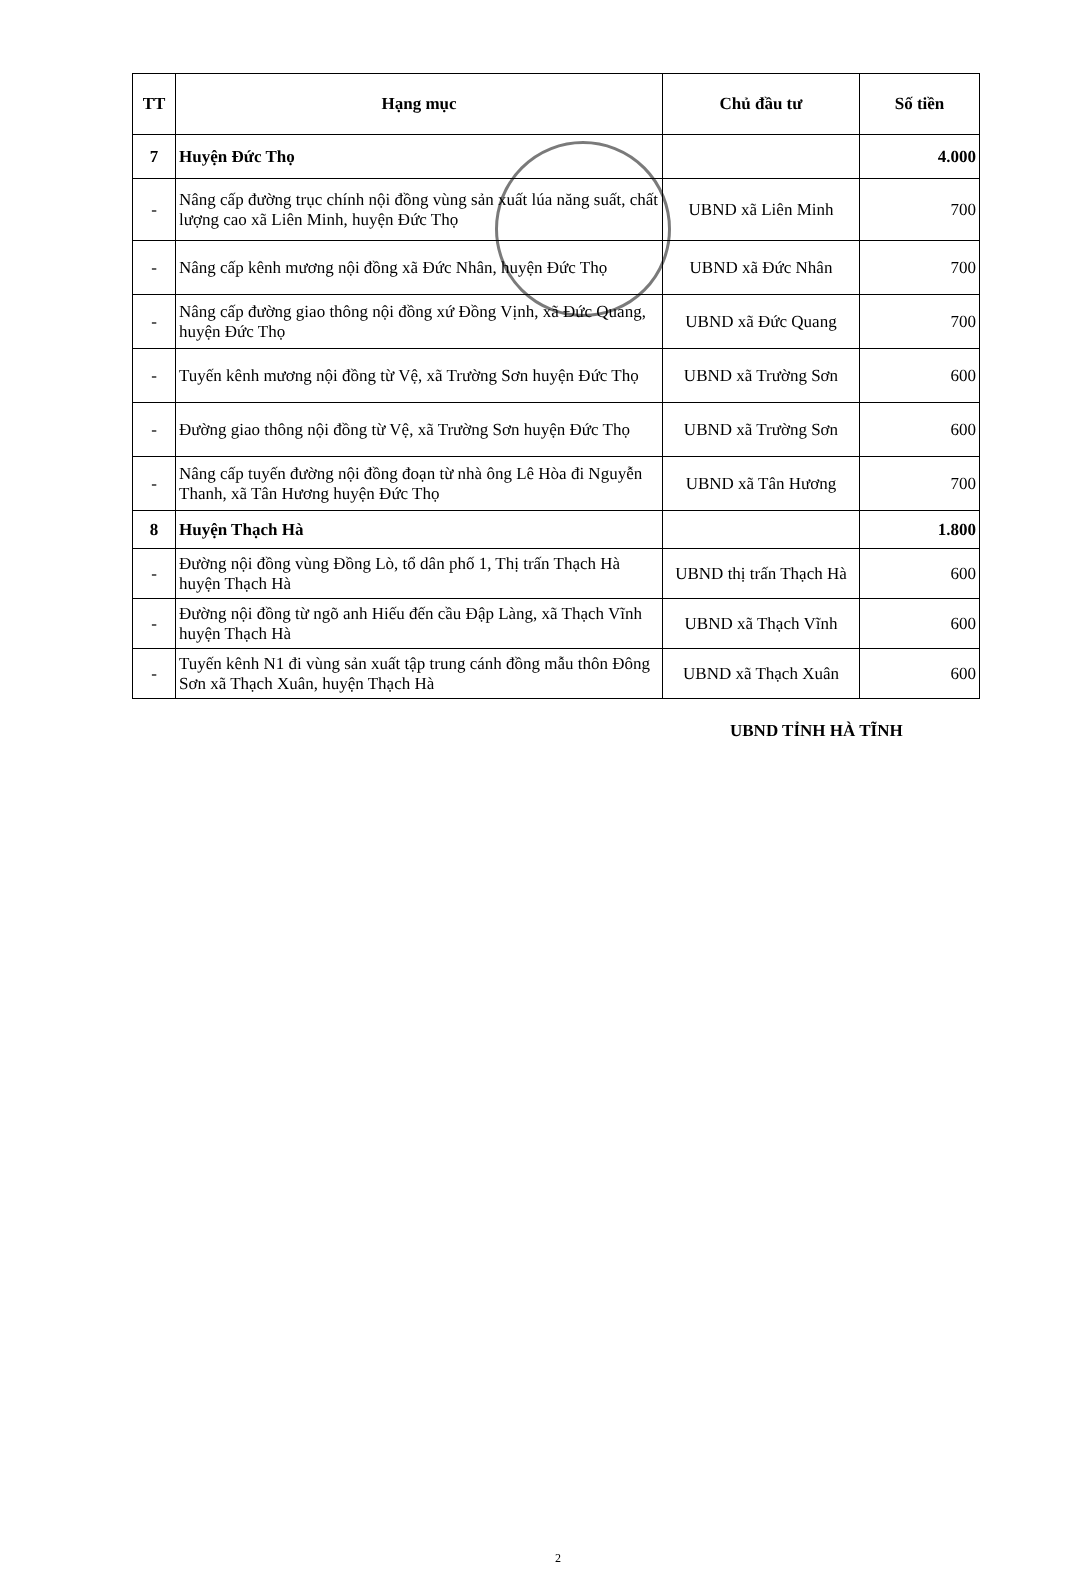| TT | Hạng mục | Chủ đầu tư | Số tiền |
| --- | --- | --- | --- |
| 7 | Huyện Đức Thọ | | 4.000 |
| - | Nâng cấp đường trục chính nội đồng vùng sản xuất lúa năng suất, chất lượng cao xã Liên Minh, huyện Đức Thọ | UBND xã Liên Minh | 700 |
| - | Nâng cấp kênh mương nội đồng xã Đức Nhân, huyện Đức Thọ | UBND xã Đức Nhân | 700 |
| - | Nâng cấp đường giao thông nội đồng xứ Đồng Vịnh, xã Đức Quang, huyện Đức Thọ | UBND xã Đức Quang | 700 |
| - | Tuyến kênh mương nội đồng từ Vệ, xã Trường Sơn huyện Đức Thọ | UBND xã Trường Sơn | 600 |
| - | Đường giao thông nội đồng từ Vệ, xã Trường Sơn huyện Đức Thọ | UBND xã Trường Sơn | 600 |
| - | Nâng cấp tuyến đường nội đồng đoạn từ nhà ông Lê Hòa đi Nguyễn Thanh, xã Tân Hương huyện Đức Thọ | UBND xã Tân Hương | 700 |
| 8 | Huyện Thạch Hà | | 1.800 |
| - | Đường nội đồng vùng Đồng Lò, tổ dân phố 1, Thị trấn Thạch Hà huyện Thạch Hà | UBND thị trấn Thạch Hà | 600 |
| - | Đường nội đồng từ ngõ anh Hiếu đến cầu Đập Làng, xã Thạch Vĩnh huyện Thạch Hà | UBND xã Thạch Vĩnh | 600 |
| - | Tuyến kênh N1 đi vùng sản xuất tập trung cánh đồng mẫu thôn Đông Sơn xã Thạch Xuân, huyện Thạch Hà | UBND xã Thạch Xuân | 600 |
UBND TỈNH HÀ TĨNH
2